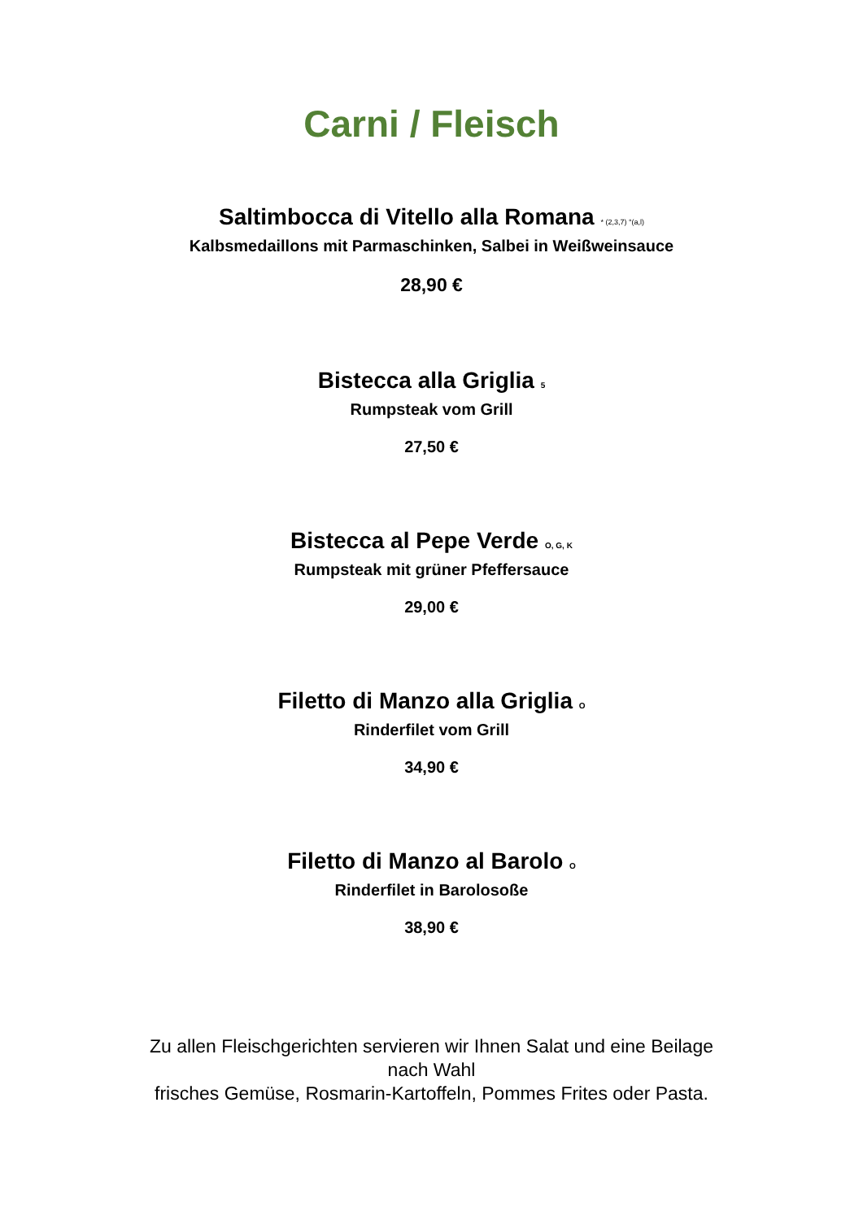Carni / Fleisch
Saltimbocca di Vitello alla Romana * (2,3,7) °(a,l)
Kalbsmedaillons mit Parmaschinken, Salbei in Weißweinsauce
28,90 €
Bistecca alla Griglia 5
Rumpsteak vom Grill
27,50 €
Bistecca al Pepe Verde O, G, K
Rumpsteak mit grüner Pfeffersauce
29,00 €
Filetto di Manzo alla Griglia O
Rinderfilet vom Grill
34,90 €
Filetto di Manzo al Barolo O
Rinderfilet in Barolosoße
38,90 €
Zu allen Fleischgerichten servieren wir Ihnen Salat und eine Beilage
nach Wahl
frisches Gemüse, Rosmarin-Kartoffeln, Pommes Frites oder Pasta.